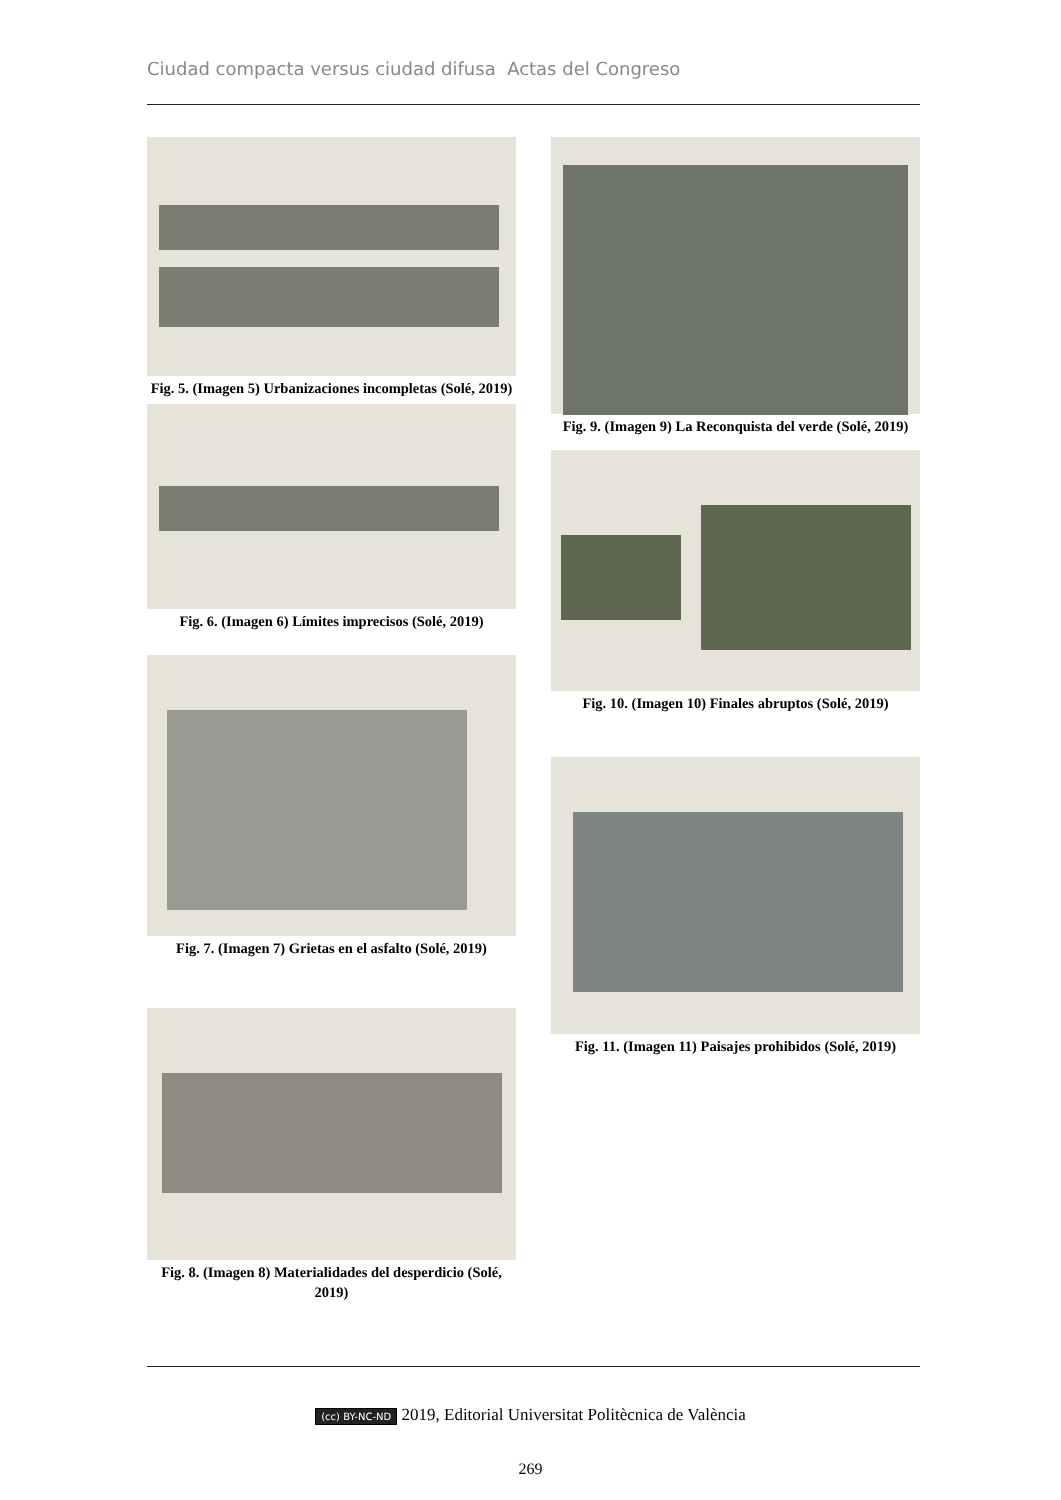Ciudad compacta versus ciudad difusa Actas del Congreso
Fig. 5. (Imagen 5) Urbanizaciones incompletas (Solé, 2019)
Fig. 6. (Imagen 6) Límites imprecisos (Solé, 2019)
Fig. 7. (Imagen 7) Grietas en el asfalto (Solé, 2019)
Fig. 8. (Imagen 8) Materialidades del desperdicio (Solé, 2019)
Fig. 9. (Imagen 9) La Reconquista del verde (Solé, 2019)
Fig. 10. (Imagen 10) Finales abruptos (Solé, 2019)
Fig. 11. (Imagen 11) Paisajes prohibidos (Solé, 2019)
(cc) BY-NC-ND 2019, Editorial Universitat Politècnica de València
269